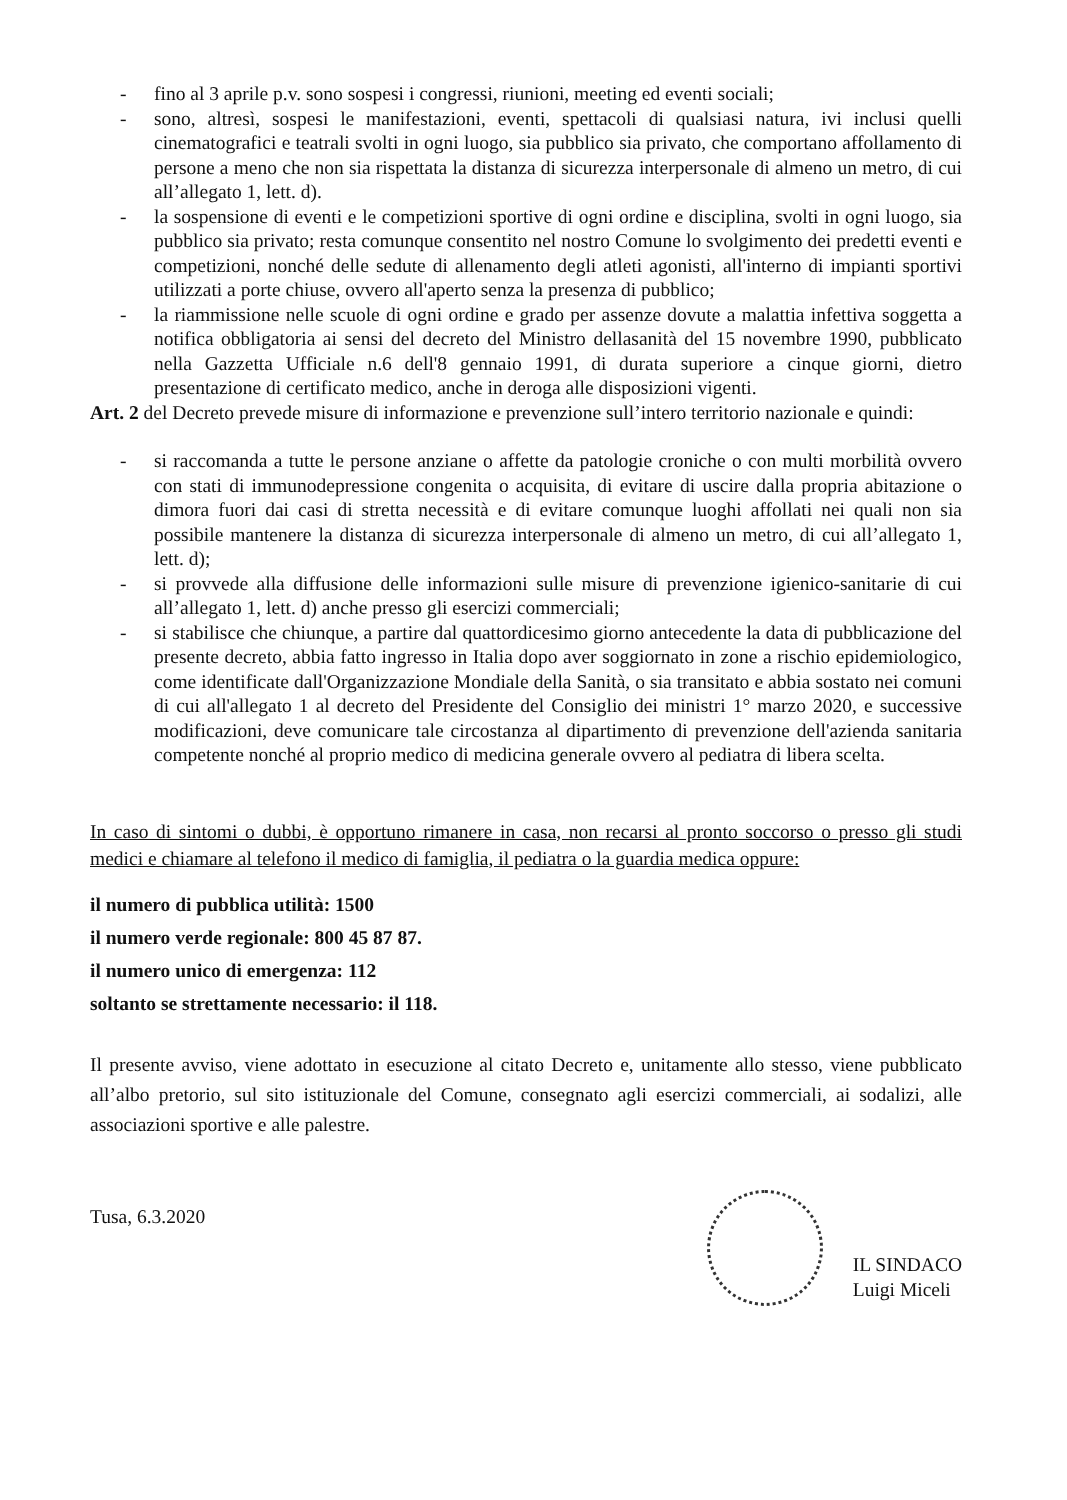- fino al 3 aprile p.v. sono sospesi i congressi, riunioni, meeting ed eventi sociali;
- sono, altresì, sospesi le manifestazioni, eventi, spettacoli di qualsiasi natura, ivi inclusi quelli cinematografici e teatrali svolti in ogni luogo, sia pubblico sia privato, che comportano affollamento di persone a meno che non sia rispettata la distanza di sicurezza interpersonale di almeno un metro, di cui all’allegato 1, lett. d).
- la sospensione di eventi e le competizioni sportive di ogni ordine e disciplina, svolti in ogni luogo, sia pubblico sia privato; resta comunque consentito nel nostro Comune lo svolgimento dei predetti eventi e competizioni, nonché delle sedute di allenamento degli atleti agonisti, all'interno di impianti sportivi utilizzati a porte chiuse, ovvero all'aperto senza la presenza di pubblico;
- la riammissione nelle scuole di ogni ordine e grado per assenze dovute a malattia infettiva soggetta a notifica obbligatoria ai sensi del decreto del Ministro dellasanità del 15 novembre 1990, pubblicato nella Gazzetta Ufficiale n.6 dell'8 gennaio 1991, di durata superiore a cinque giorni, dietro presentazione di certificato medico, anche in deroga alle disposizioni vigenti.
Art. 2 del Decreto prevede misure di informazione e prevenzione sull’intero territorio nazionale e quindi:
- si raccomanda a tutte le persone anziane o affette da patologie croniche o con multi morbilità ovvero con stati di immunodepressione congenita o acquisita, di evitare di uscire dalla propria abitazione o dimora fuori dai casi di stretta necessità e di evitare comunque luoghi affollati nei quali non sia possibile mantenere la distanza di sicurezza interpersonale di almeno un metro, di cui all’allegato 1, lett. d);
- si provvede alla diffusione delle informazioni sulle misure di prevenzione igienico-sanitarie di cui all’allegato 1, lett. d) anche presso gli esercizi commerciali;
- si stabilisce che chiunque, a partire dal quattordicesimo giorno antecedente la data di pubblicazione del presente decreto, abbia fatto ingresso in Italia dopo aver soggiornato in zone a rischio epidemiologico, come identificate dall'Organizzazione Mondiale della Sanità, o sia transitato e abbia sostato nei comuni di cui all'allegato 1 al decreto del Presidente del Consiglio dei ministri 1° marzo 2020, e successive modificazioni, deve comunicare tale circostanza al dipartimento di prevenzione dell'azienda sanitaria competente nonché al proprio medico di medicina generale ovvero al pediatra di libera scelta.
In caso di sintomi o dubbi, è opportuno rimanere in casa, non recarsi al pronto soccorso o presso gli studi medici e chiamare al telefono il medico di famiglia, il pediatra o la guardia medica oppure:
il numero di pubblica utilità: 1500
il numero verde regionale: 800 45 87 87.
il numero unico di emergenza: 112
soltanto se strettamente necessario: il 118.
Il presente avviso, viene adottato in esecuzione al citato Decreto e, unitamente allo stesso, viene pubblicato all’albo pretorio, sul sito istituzionale del Comune, consegnato agli esercizi commerciali, ai sodalizi, alle associazioni sportive e alle palestre.
Tusa, 6.3.2020
IL SINDACO
Luigi Miceli